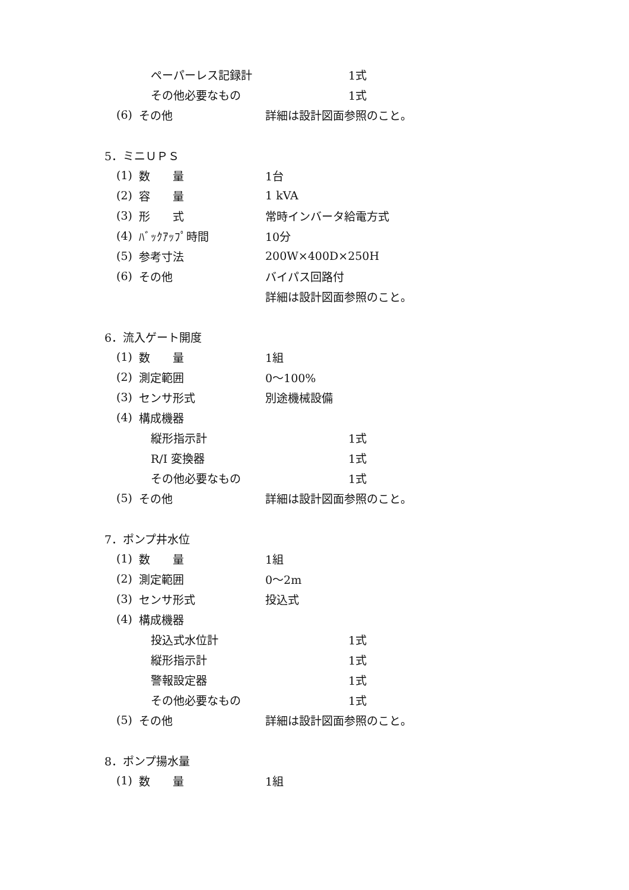ペーパーレス記録計 1式
その他必要なもの 1式
(6) その他 詳細は設計図面参照のこと。
5．ミニＵＰＳ
(1) 数　　量 1台
(2) 容　　量 1 kVA
(3) 形　　式 常時インバータ給電方式
(4) ﾊﾞｯｸｱｯﾌﾟ時間 10分
(5) 参考寸法 200W×400D×250H
(6) その他 バイパス回路付
詳細は設計図面参照のこと。
6．流入ゲート開度
(1) 数　　量 1組
(2) 測定範囲 0～100%
(3) センサ形式 別途機械設備
(4) 構成機器
縦形指示計 1式
R/I 変換器 1式
その他必要なもの 1式
(5) その他 詳細は設計図面参照のこと。
7．ポンプ井水位
(1) 数　　量 1組
(2) 測定範囲 0～2m
(3) センサ形式 投込式
(4) 構成機器
投込式水位計 1式
縦形指示計 1式
警報設定器 1式
その他必要なもの 1式
(5) その他 詳細は設計図面参照のこと。
8．ポンプ揚水量
(1) 数　　量 1組